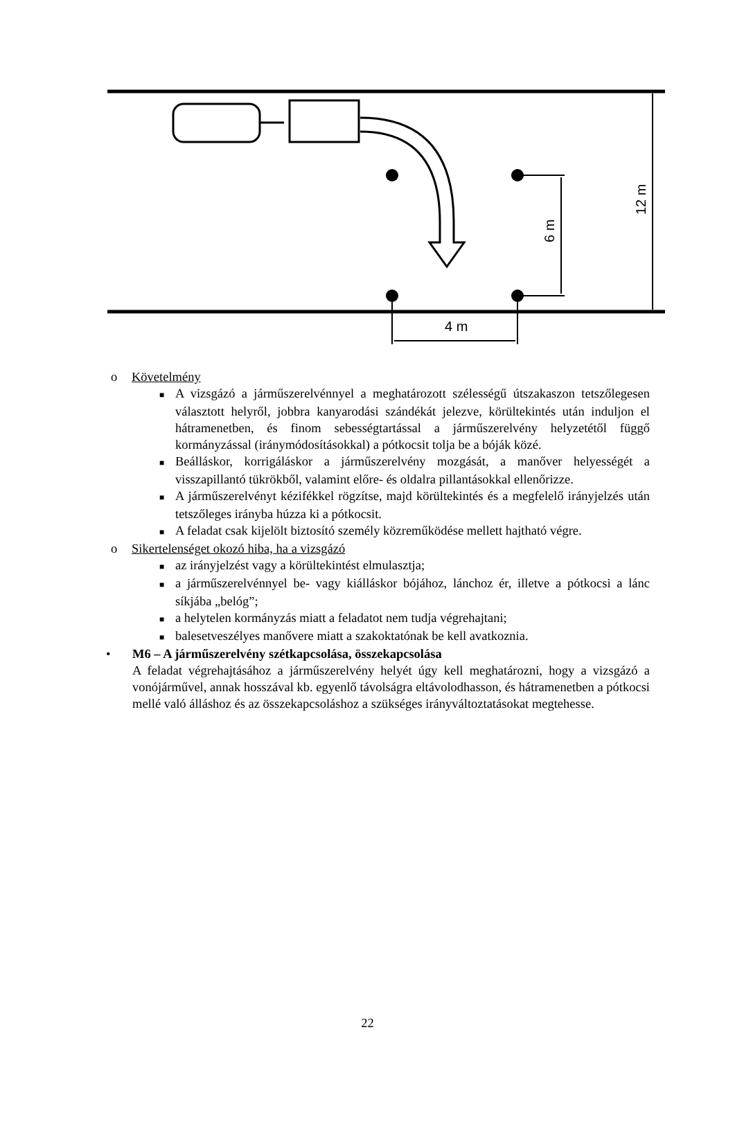4 m
6 m
12 m
o Követelmény
■ A vizsgázó a járműszerelvénnyel a meghatározott szélességű útszakaszon tetszőlegesen választott helyről, jobbra kanyarodási szándékát jelezve, körültekintés után induljon el hátramenetben, és finom sebességtartással a járműszerelvény helyzetétől függő kormányzással (iránymódosításokkal) a pótkocsit tolja be a bóják közé.
■ Beálláskor, korrigáláskor a járműszerelvény mozgását, a manőver helyességét a visszapillantó tükrökből, valamint előre- és oldalra pillantásokkal ellenőrizze.
■ A járműszerelvényt kézifékkel rögzítse, majd körültekintés és a megfelelő irányjelzés után tetszőleges irányba húzza ki a pótkocsit.
■ A feladat csak kijelölt biztosító személy közreműködése mellett hajtható végre.
o Sikertelenséget okozó hiba, ha a vizsgázó
■ az irányjelzést vagy a körültekintést elmulasztja;
■ a járműszerelvénnyel be- vagy kiálláskor bójához, lánchoz ér, illetve a pótkocsi a lánc síkjába „belóg”;
■ a helytelen kormányzás miatt a feladatot nem tudja végrehajtani;
■ balesetveszélyes manővere miatt a szakoktatónak be kell avatkoznia.
• M6 – A járműszerelvény szétkapcsolása, összekapcsolása
A feladat végrehajtásához a járműszerelvény helyét úgy kell meghatározni, hogy a vizsgázó a vonójárművel, annak hosszával kb. egyenlő távolságra eltávolodhasson, és hátramenetben a pótkocsi mellé való álláshoz és az összekapcsoláshoz a szükséges irányváltoztatásokat megtehesse.
22